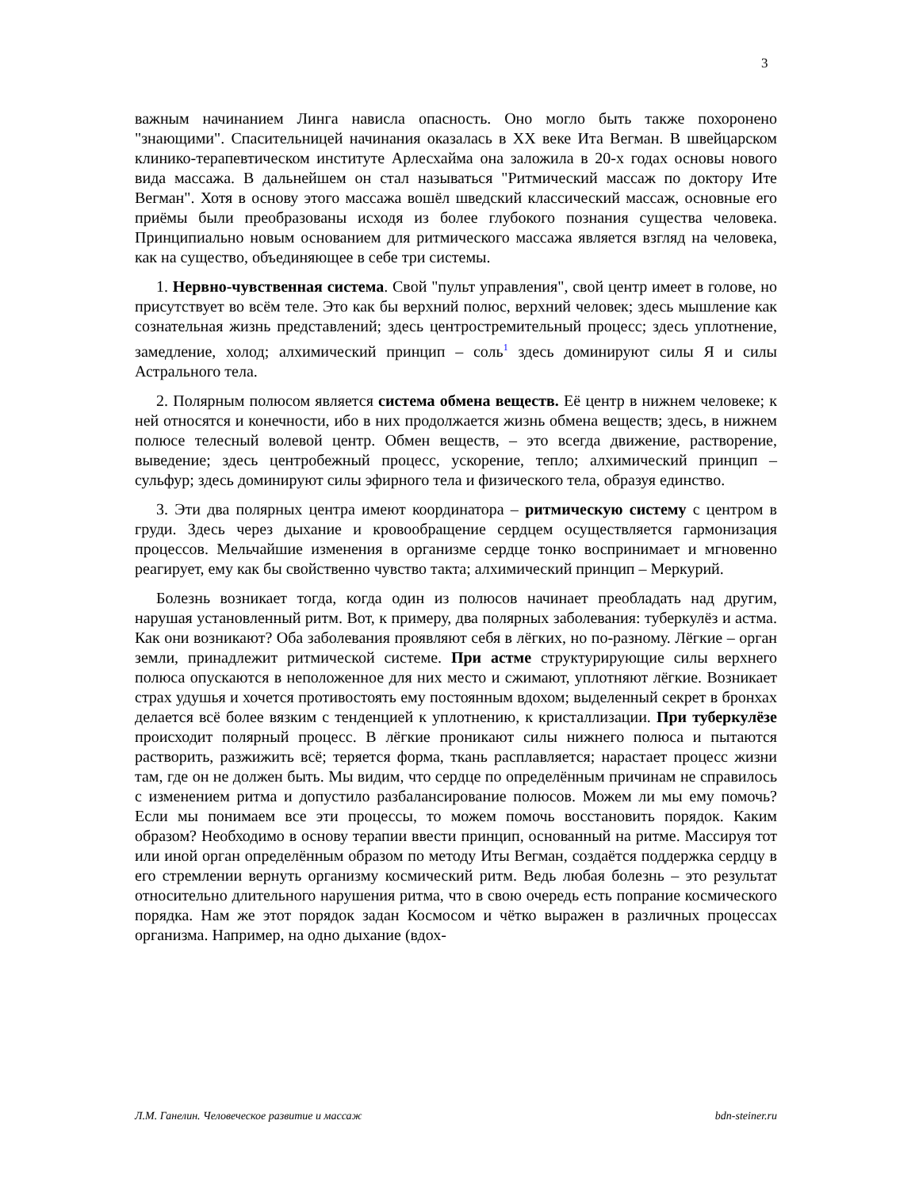3
важным начинанием Линга нависла опасность. Оно могло быть также похоронено "знающими". Спасительницей начинания оказалась в XX веке Ита Вегман. В швейцарском клинико-терапевтическом институте Арлесхайма она заложила в 20-х годах основы нового вида массажа. В дальнейшем он стал называться "Ритмический массаж по доктору Ите Вегман". Хотя в основу этого массажа вошёл шведский классический массаж, основные его приёмы были преобразованы исходя из более глубокого познания существа человека. Принципиально новым основанием для ритмического массажа является взгляд на человека, как на существо, объединяющее в себе три системы.
1. Нервно-чувственная система. Свой "пульт управления", свой центр имеет в голове, но присутствует во всём теле. Это как бы верхний полюс, верхний человек; здесь мышление как сознательная жизнь представлений; здесь центростремительный процесс; здесь уплотнение, замедление, холод; алхимический принцип – соль<sup>1</sup> здесь доминируют силы Я и силы Астрального тела.
2. Полярным полюсом является система обмена веществ. Её центр в нижнем человеке; к ней относятся и конечности, ибо в них продолжается жизнь обмена веществ; здесь, в нижнем полюсе телесный волевой центр. Обмен веществ, – это всегда движение, растворение, выведение; здесь центробежный процесс, ускорение, тепло; алхимический принцип – сульфур; здесь доминируют силы эфирного тела и физического тела, образуя единство.
3. Эти два полярных центра имеют координатора – ритмическую систему с центром в груди. Здесь через дыхание и кровообращение сердцем осуществляется гармонизация процессов. Мельчайшие изменения в организме сердце тонко воспринимает и мгновенно реагирует, ему как бы свойственно чувство такта; алхимический принцип – Меркурий.
Болезнь возникает тогда, когда один из полюсов начинает преобладать над другим, нарушая установленный ритм. Вот, к примеру, два полярных заболевания: туберкулёз и астма. Как они возникают? Оба заболевания проявляют себя в лёгких, но по-разному. Лёгкие – орган земли, принадлежит ритмической системе. При астме структурирующие силы верхнего полюса опускаются в неположенное для них место и сжимают, уплотняют лёгкие. Возникает страх удушья и хочется противостоять ему постоянным вдохом; выделенный секрет в бронхах делается всё более вязким с тенденцией к уплотнению, к кристаллизации. При туберкулёзе происходит полярный процесс. В лёгкие проникают силы нижнего полюса и пытаются растворить, разжижить всё; теряется форма, ткань расплавляется; нарастает процесс жизни там, где он не должен быть. Мы видим, что сердце по определённым причинам не справилось с изменением ритма и допустило разбалансирование полюсов. Можем ли мы ему помочь? Если мы понимаем все эти процессы, то можем помочь восстановить порядок. Каким образом? Необходимо в основу терапии ввести принцип, основанный на ритме. Массируя тот или иной орган определённым образом по методу Иты Вегман, создаётся поддержка сердцу в его стремлении вернуть организму космический ритм. Ведь любая болезнь – это результат относительно длительного нарушения ритма, что в свою очередь есть попрание космического порядка. Нам же этот порядок задан Космосом и чётко выражен в различных процессах организма. Например, на одно дыхание (вдох-
Л.М. Ганелин. Человеческое развитие и массаж bdn-steiner.ru